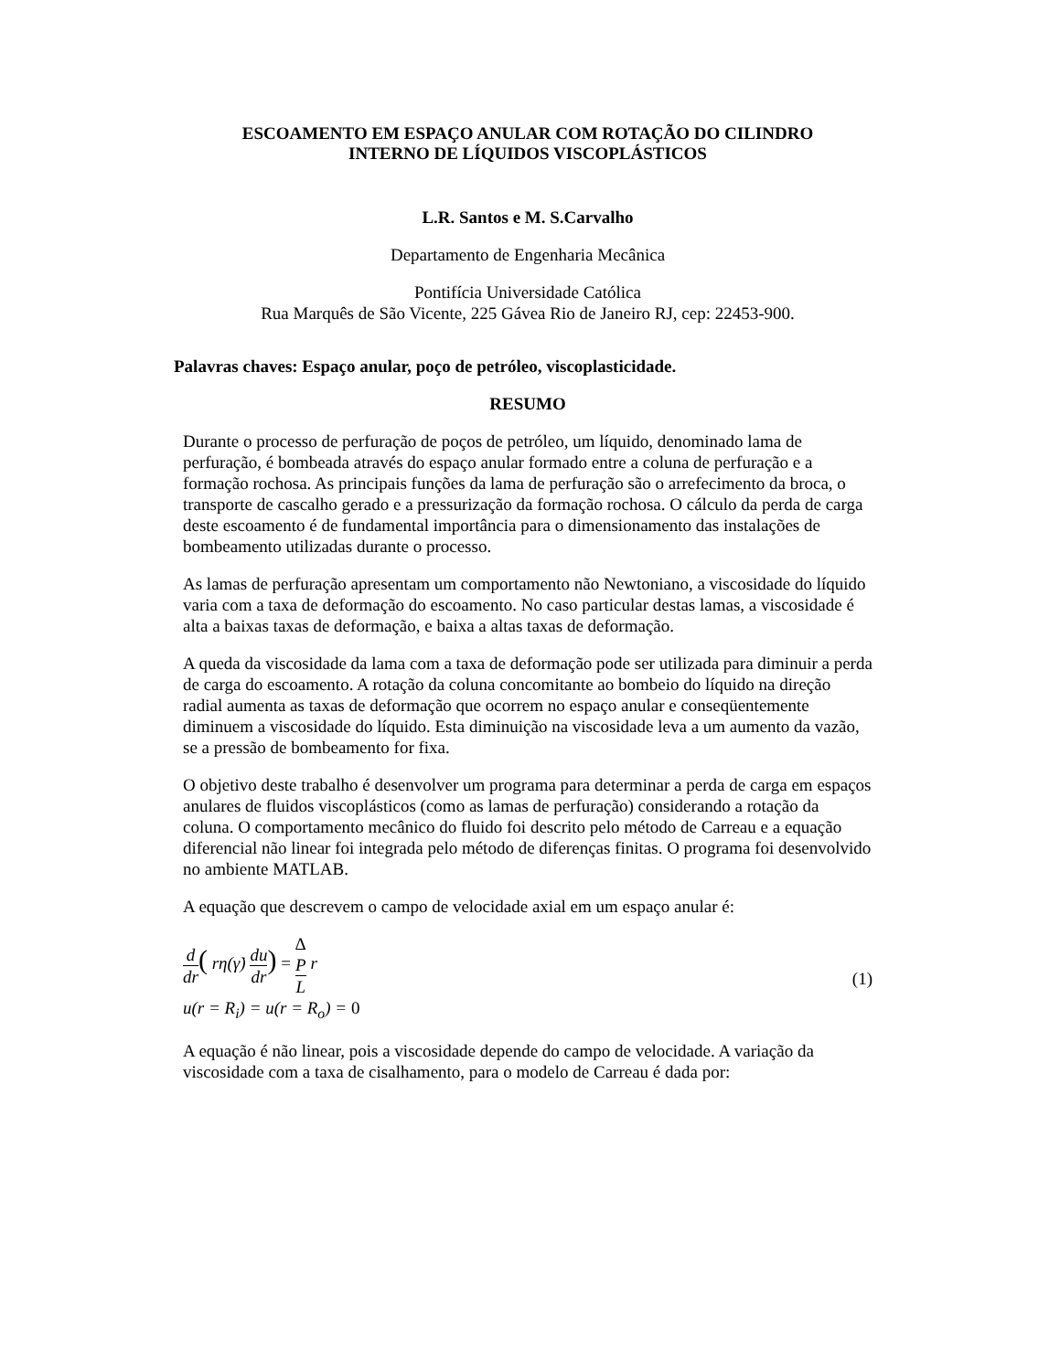ESCOAMENTO EM ESPAÇO ANULAR COM ROTAÇÃO DO CILINDRO
INTERNO DE LÍQUIDOS VISCOPLÁSTICOS
L.R. Santos e M. S.Carvalho
Departamento de Engenharia Mecânica
Pontifícia Universidade Católica
Rua Marquês de São Vicente, 225 Gávea Rio de Janeiro RJ, cep: 22453-900.
Palavras chaves: Espaço anular, poço de petróleo, viscoplasticidade.
RESUMO
Durante o processo de perfuração de poços de petróleo, um líquido, denominado lama de perfuração, é bombeada através do espaço anular formado entre a coluna de perfuração e a formação rochosa. As principais funções da lama de perfuração são o arrefecimento da broca, o transporte de cascalho gerado e a pressurização da formação rochosa. O cálculo da perda de carga deste escoamento é de fundamental importância para o dimensionamento das instalações de bombeamento utilizadas durante o processo.
As lamas de perfuração apresentam um comportamento não Newtoniano, a viscosidade do líquido varia com a taxa de deformação do escoamento. No caso particular destas lamas, a viscosidade é alta a baixas taxas de deformação, e baixa a altas taxas de deformação.
A queda da viscosidade da lama com a taxa de deformação pode ser utilizada para diminuir a perda de carga do escoamento. A rotação da coluna concomitante ao bombeio do líquido na direção radial aumenta as taxas de deformação que ocorrem no espaço anular e conseqüentemente diminuem a viscosidade do líquido. Esta diminuição na viscosidade leva a um aumento da vazão, se a pressão de bombeamento for fixa.
O objetivo deste trabalho é desenvolver um programa para determinar a perda de carga em espaços anulares de fluidos viscoplásticos (como as lamas de perfuração) considerando a rotação da coluna. O comportamento mecânico do fluido foi descrito pelo método de Carreau e a equação diferencial não linear foi integrada pelo método de diferenças finitas. O programa foi desenvolvido no ambiente MATLAB.
A equação que descrevem o campo de velocidade axial em um espaço anular é:
d dr( rη(γ̇) du dr) = Δ
P L r
u(r = R<sub>i</sub>) = u(r = R<sub>o</sub>) = 0
(1)
A equação é não linear, pois a viscosidade depende do campo de velocidade. A variação da viscosidade com a taxa de cisalhamento, para o modelo de Carreau é dada por: